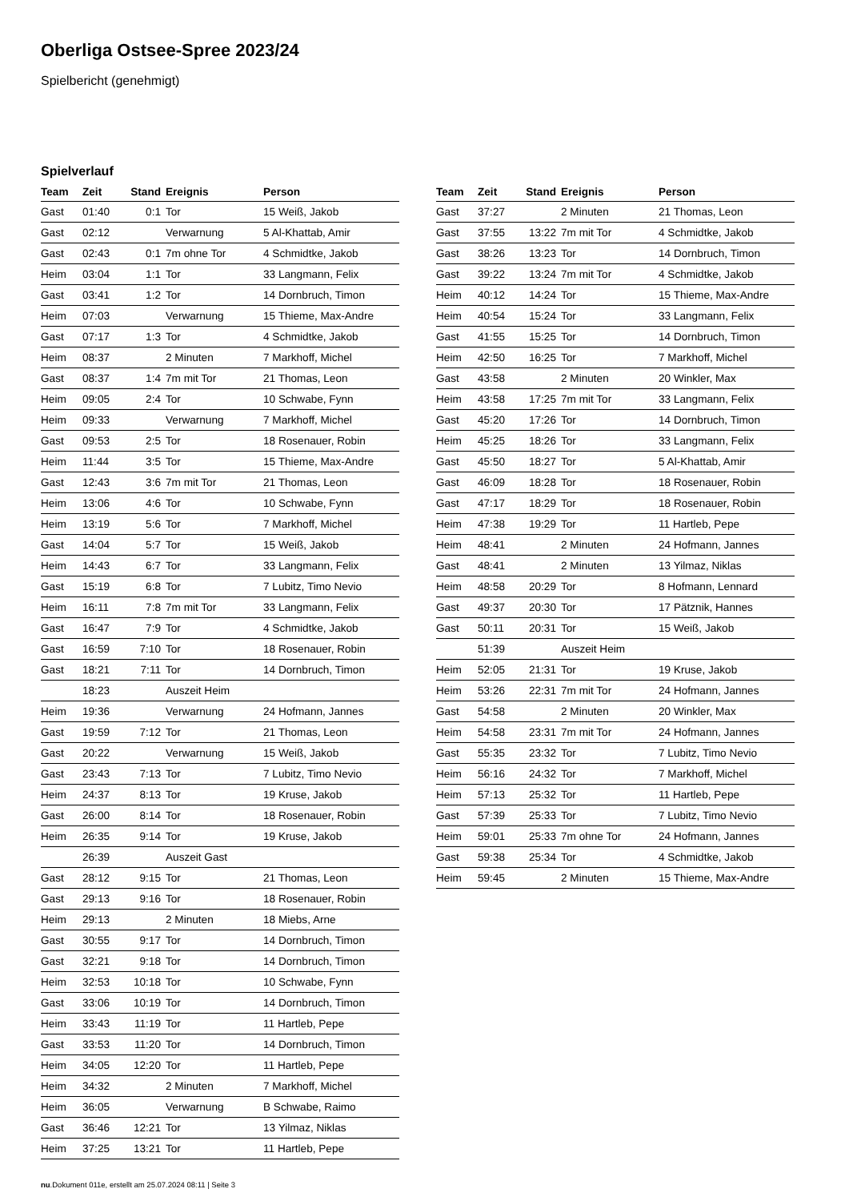Oberliga Ostsee-Spree 2023/24
Spielbericht (genehmigt)
Spielverlauf
| Team | Zeit | Stand | Ereignis | Person |
| --- | --- | --- | --- | --- |
| Gast | 01:40 | 0:1 | Tor | 15 Weiß, Jakob |
| Gast | 02:12 | | Verwarnung | 5 Al-Khattab, Amir |
| Gast | 02:43 | 0:1 | 7m ohne Tor | 4 Schmidtke, Jakob |
| Heim | 03:04 | 1:1 | Tor | 33 Langmann, Felix |
| Gast | 03:41 | 1:2 | Tor | 14 Dornbruch, Timon |
| Heim | 07:03 | | Verwarnung | 15 Thieme, Max-Andre |
| Gast | 07:17 | 1:3 | Tor | 4 Schmidtke, Jakob |
| Heim | 08:37 | | 2 Minuten | 7 Markhoff, Michel |
| Gast | 08:37 | 1:4 | 7m mit Tor | 21 Thomas, Leon |
| Heim | 09:05 | 2:4 | Tor | 10 Schwabe, Fynn |
| Heim | 09:33 | | Verwarnung | 7 Markhoff, Michel |
| Gast | 09:53 | 2:5 | Tor | 18 Rosenauer, Robin |
| Heim | 11:44 | 3:5 | Tor | 15 Thieme, Max-Andre |
| Gast | 12:43 | 3:6 | 7m mit Tor | 21 Thomas, Leon |
| Heim | 13:06 | 4:6 | Tor | 10 Schwabe, Fynn |
| Heim | 13:19 | 5:6 | Tor | 7 Markhoff, Michel |
| Gast | 14:04 | 5:7 | Tor | 15 Weiß, Jakob |
| Heim | 14:43 | 6:7 | Tor | 33 Langmann, Felix |
| Gast | 15:19 | 6:8 | Tor | 7 Lubitz, Timo Nevio |
| Heim | 16:11 | 7:8 | 7m mit Tor | 33 Langmann, Felix |
| Gast | 16:47 | 7:9 | Tor | 4 Schmidtke, Jakob |
| Gast | 16:59 | 7:10 | Tor | 18 Rosenauer, Robin |
| Gast | 18:21 | 7:11 | Tor | 14 Dornbruch, Timon |
| | 18:23 | | Auszeit Heim | |
| Heim | 19:36 | | Verwarnung | 24 Hofmann, Jannes |
| Gast | 19:59 | 7:12 | Tor | 21 Thomas, Leon |
| Gast | 20:22 | | Verwarnung | 15 Weiß, Jakob |
| Gast | 23:43 | 7:13 | Tor | 7 Lubitz, Timo Nevio |
| Heim | 24:37 | 8:13 | Tor | 19 Kruse, Jakob |
| Gast | 26:00 | 8:14 | Tor | 18 Rosenauer, Robin |
| Heim | 26:35 | 9:14 | Tor | 19 Kruse, Jakob |
| | 26:39 | | Auszeit Gast | |
| Gast | 28:12 | 9:15 | Tor | 21 Thomas, Leon |
| Gast | 29:13 | 9:16 | Tor | 18 Rosenauer, Robin |
| Heim | 29:13 | | 2 Minuten | 18 Miebs, Arne |
| Gast | 30:55 | 9:17 | Tor | 14 Dornbruch, Timon |
| Gast | 32:21 | 9:18 | Tor | 14 Dornbruch, Timon |
| Heim | 32:53 | 10:18 | Tor | 10 Schwabe, Fynn |
| Gast | 33:06 | 10:19 | Tor | 14 Dornbruch, Timon |
| Heim | 33:43 | 11:19 | Tor | 11 Hartleb, Pepe |
| Gast | 33:53 | 11:20 | Tor | 14 Dornbruch, Timon |
| Heim | 34:05 | 12:20 | Tor | 11 Hartleb, Pepe |
| Heim | 34:32 | | 2 Minuten | 7 Markhoff, Michel |
| Heim | 36:05 | | Verwarnung | B Schwabe, Raimo |
| Gast | 36:46 | 12:21 | Tor | 13 Yilmaz, Niklas |
| Heim | 37:25 | 13:21 | Tor | 11 Hartleb, Pepe |
| Team | Zeit | Stand | Ereignis | Person |
| --- | --- | --- | --- | --- |
| Gast | 37:27 | | 2 Minuten | 21 Thomas, Leon |
| Gast | 37:55 | 13:22 | 7m mit Tor | 4 Schmidtke, Jakob |
| Gast | 38:26 | 13:23 | Tor | 14 Dornbruch, Timon |
| Gast | 39:22 | 13:24 | 7m mit Tor | 4 Schmidtke, Jakob |
| Heim | 40:12 | 14:24 | Tor | 15 Thieme, Max-Andre |
| Heim | 40:54 | 15:24 | Tor | 33 Langmann, Felix |
| Gast | 41:55 | 15:25 | Tor | 14 Dornbruch, Timon |
| Heim | 42:50 | 16:25 | Tor | 7 Markhoff, Michel |
| Gast | 43:58 | | 2 Minuten | 20 Winkler, Max |
| Heim | 43:58 | 17:25 | 7m mit Tor | 33 Langmann, Felix |
| Gast | 45:20 | 17:26 | Tor | 14 Dornbruch, Timon |
| Heim | 45:25 | 18:26 | Tor | 33 Langmann, Felix |
| Gast | 45:50 | 18:27 | Tor | 5 Al-Khattab, Amir |
| Gast | 46:09 | 18:28 | Tor | 18 Rosenauer, Robin |
| Gast | 47:17 | 18:29 | Tor | 18 Rosenauer, Robin |
| Heim | 47:38 | 19:29 | Tor | 11 Hartleb, Pepe |
| Heim | 48:41 | | 2 Minuten | 24 Hofmann, Jannes |
| Gast | 48:41 | | 2 Minuten | 13 Yilmaz, Niklas |
| Heim | 48:58 | 20:29 | Tor | 8 Hofmann, Lennard |
| Gast | 49:37 | 20:30 | Tor | 17 Pätznik, Hannes |
| Gast | 50:11 | 20:31 | Tor | 15 Weiß, Jakob |
| | 51:39 | | Auszeit Heim | |
| Heim | 52:05 | 21:31 | Tor | 19 Kruse, Jakob |
| Heim | 53:26 | 22:31 | 7m mit Tor | 24 Hofmann, Jannes |
| Gast | 54:58 | | 2 Minuten | 20 Winkler, Max |
| Heim | 54:58 | 23:31 | 7m mit Tor | 24 Hofmann, Jannes |
| Gast | 55:35 | 23:32 | Tor | 7 Lubitz, Timo Nevio |
| Heim | 56:16 | 24:32 | Tor | 7 Markhoff, Michel |
| Heim | 57:13 | 25:32 | Tor | 11 Hartleb, Pepe |
| Gast | 57:39 | 25:33 | Tor | 7 Lubitz, Timo Nevio |
| Heim | 59:01 | 25:33 | 7m ohne Tor | 24 Hofmann, Jannes |
| Gast | 59:38 | 25:34 | Tor | 4 Schmidtke, Jakob |
| Heim | 59:45 | | 2 Minuten | 15 Thieme, Max-Andre |
nu.Dokument 011e, erstellt am 25.07.2024 08:11 | Seite 3